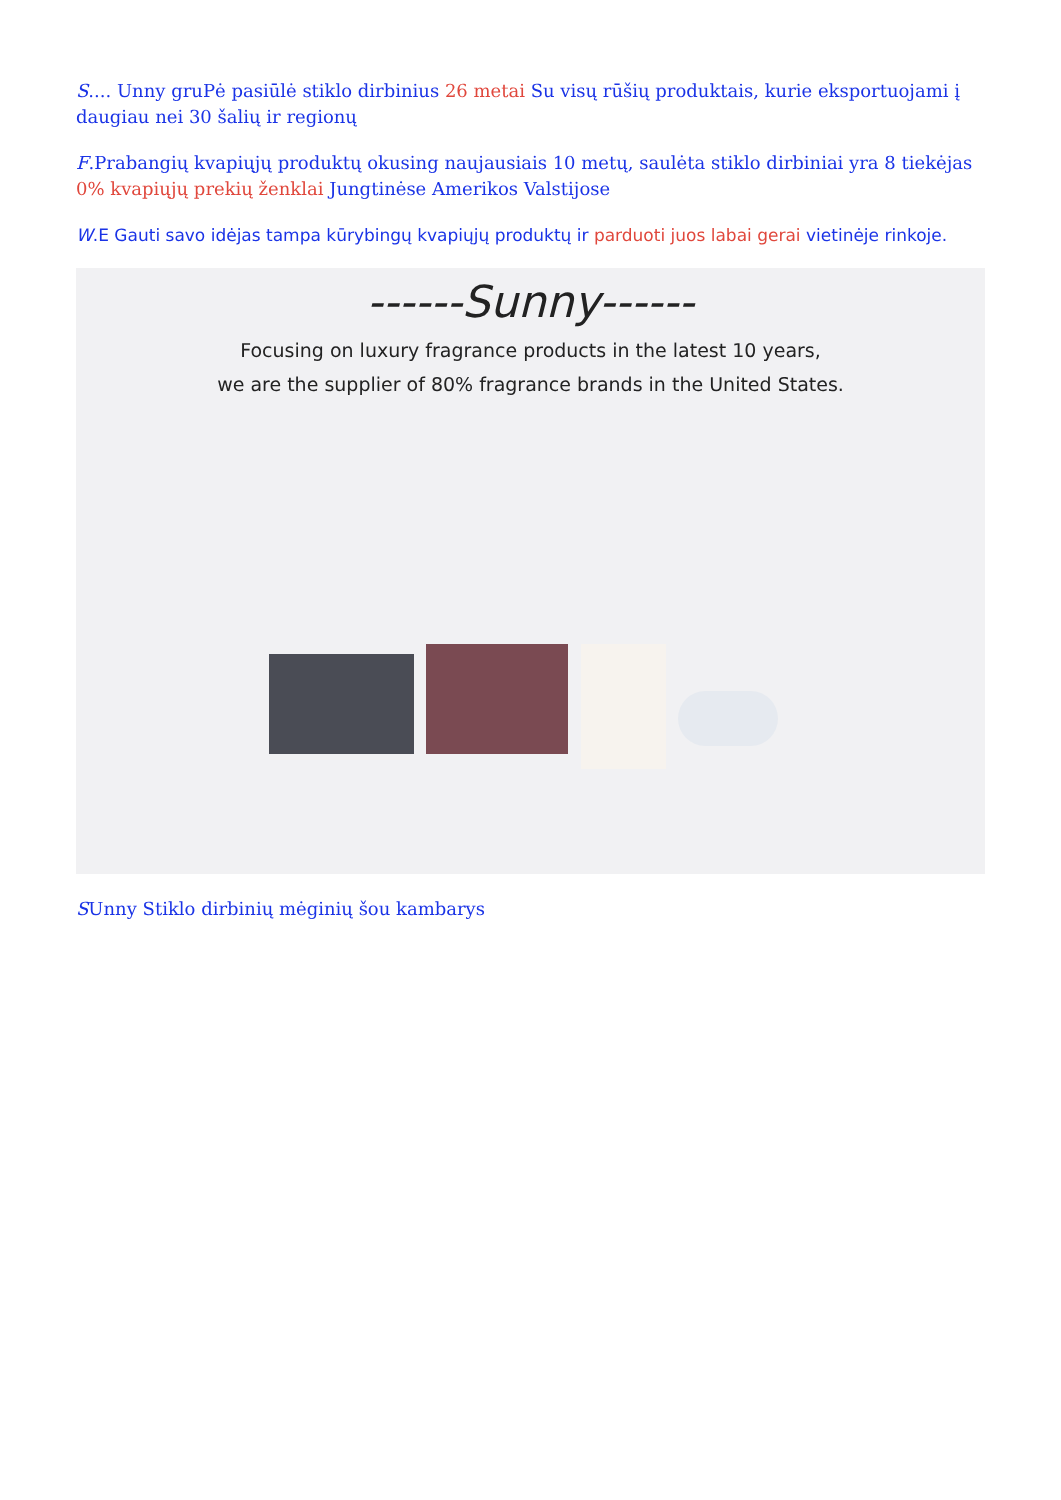S.... Unny gruPė pasiūlė stiklo dirbinius 26 metai Su visų rūšių produktais, kurie eksportuojami į daugiau nei 30 šalių ir regionų
F.Prabangių kvapiųjų produktų okusing naujausiais 10 metų, saulėta stiklo dirbiniai yra 8 tiekėjas 0% kvapiųjų prekių ženklai Jungtinėse Amerikos Valstijose
W.E Gauti savo idėjas tampa kūrybingų kvapiųjų produktų ir parduoti juos labai gerai vietinėje rinkoje.
------Sunny------
Focusing on luxury fragrance products in the latest 10 years,
we are the supplier of 80% fragrance brands in the United States.
SUnny Stiklo dirbinių mėginių šou kambarys